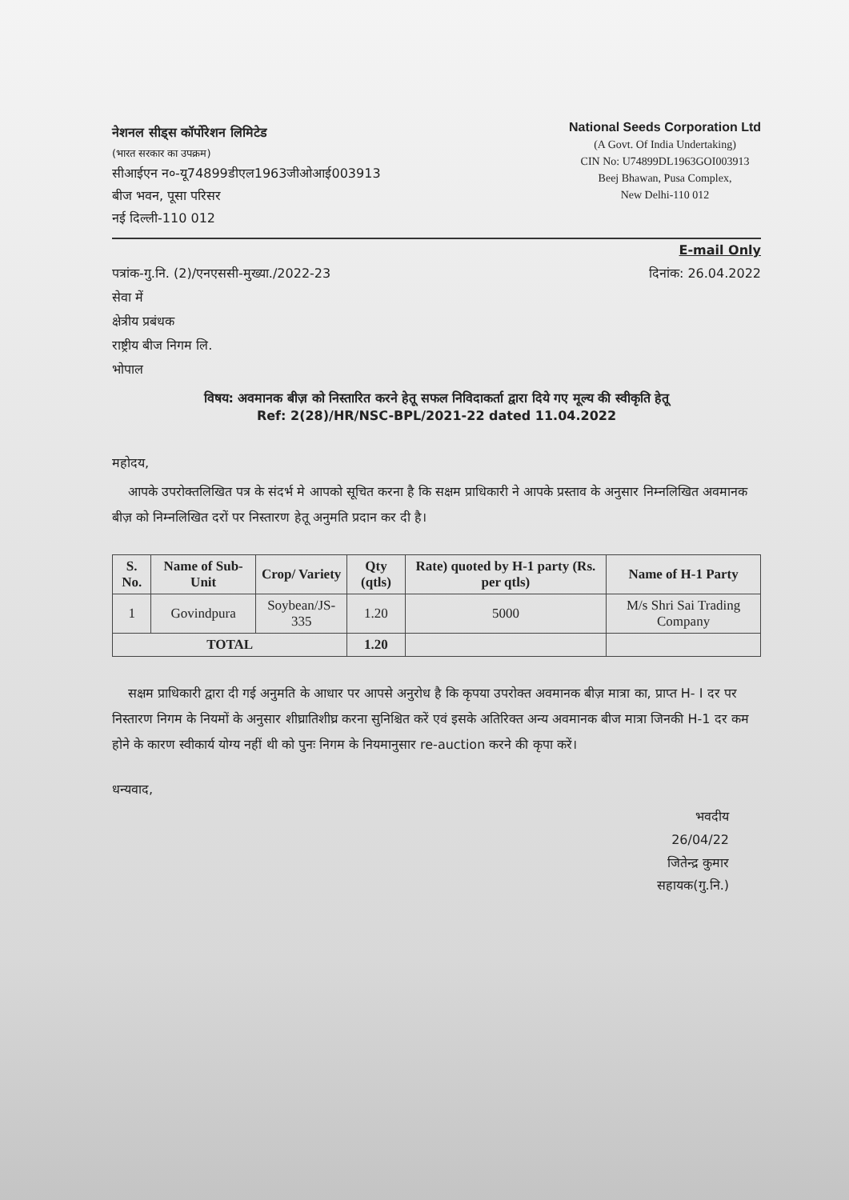नेशनल सीड्स कॉर्पोरेशन लिमिटेड
(भारत सरकार का उपक्रम)
सीआईएन न०-यू74899डीएल1963जीओआई003913
बीज भवन, पूसा परिसर
नई दिल्ली-110 012
National Seeds Corporation Ltd
(A Govt. Of India Undertaking)
CIN No: U74899DL1963GOI003913
Beej Bhawan, Pusa Complex,
New Delhi-110 012
E-mail Only
पत्रांक-गु.नि. (2)/एनएससी-मुख्या./2022-23 दिनांक: 26.04.2022
सेवा में
क्षेत्रीय प्रबंधक
राष्ट्रीय बीज निगम लि.
भोपाल
विषय: अवमानक बीज़ को निस्तारित करने हेतू सफल निविदाकर्ता द्वारा दिये गए मूल्य की स्वीकृति हेतू
Ref: 2(28)/HR/NSC-BPL/2021-22 dated 11.04.2022
महोदय,
आपके उपरोक्तलिखित पत्र के संदर्भ मे आपको सूचित करना है कि सक्षम प्राधिकारी ने आपके प्रस्ताव के अनुसार निम्नलिखित अवमानक बीज़ को निम्नलिखित दरों पर निस्तारण हेतू अनुमति प्रदान कर दी है।
| S. No. | Name of Sub-Unit | Crop/ Variety | Qty (qtls) | Rate) quoted by H-1 party (Rs. per qtls) | Name of H-1 Party |
| --- | --- | --- | --- | --- | --- |
| 1 | Govindpura | Soybean/JS-335 | 1.20 | 5000 | M/s Shri Sai Trading Company |
| TOTAL | | | 1.20 | | |
सक्षम प्राधिकारी द्वारा दी गई अनुमति के आधार पर आपसे अनुरोध है कि कृपया उपरोक्त अवमानक बीज़ मात्रा का, प्राप्त H- I दर पर निस्तारण निगम के नियमों के अनुसार शीघ्रातिशीघ्र करना सुनिश्चित करें एवं इसके अतिरिक्त अन्य अवमानक बीज मात्रा जिनकी H-1 दर कम होने के कारण स्वीकार्य योग्य नहीं थी को पुनः निगम के नियमानुसार re-auction करने की कृपा करें।
धन्यवाद,
भवदीय
26/04/22
जितेन्द्र कुमार
सहायक(गु.नि.)